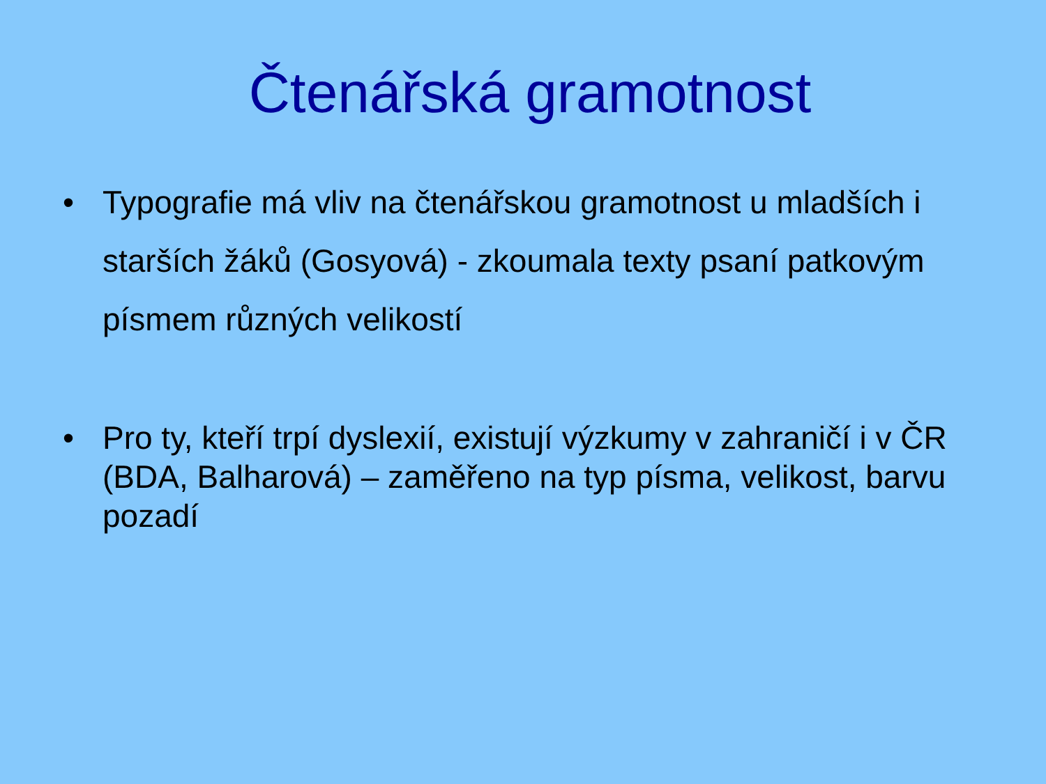Čtenářská gramotnost
• Typografie má vliv na čtenářskou gramotnost u mladších i starších žáků (Gosyová) - zkoumala texty psaní patkovým písmem různých velikostí
• Pro ty, kteří trpí dyslexií, existují výzkumy v zahraničí i v ČR (BDA, Balharová) – zaměřeno na typ písma, velikost, barvu pozadí